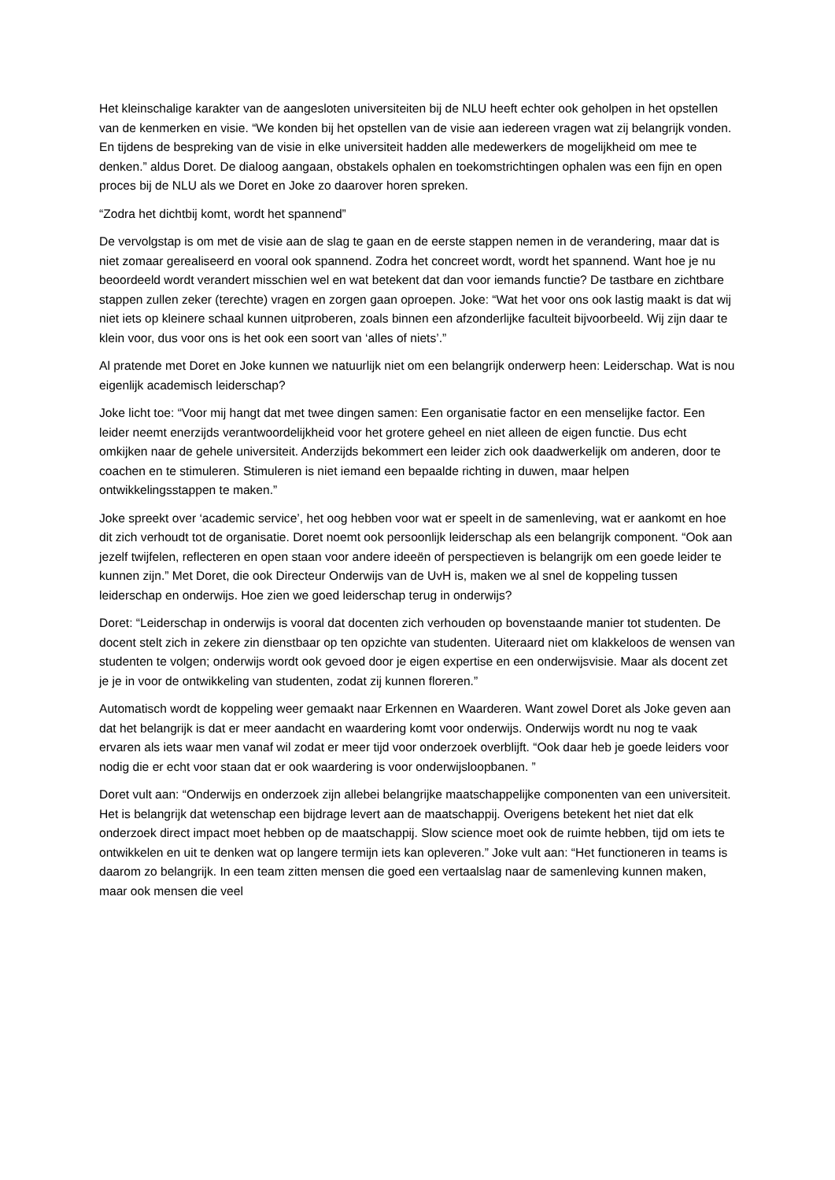Het kleinschalige karakter van de aangesloten universiteiten bij de NLU heeft echter ook geholpen in het opstellen van de kenmerken en visie. “We konden bij het opstellen van de visie aan iedereen vragen wat zij belangrijk vonden. En tijdens de bespreking van de visie in elke universiteit hadden alle medewerkers de mogelijkheid om mee te denken.” aldus Doret. De dialoog aangaan, obstakels ophalen en toekomstrichtingen ophalen was een fijn en open proces bij de NLU als we Doret en Joke zo daarover horen spreken.
“Zodra het dichtbij komt, wordt het spannend”
De vervolgstap is om met de visie aan de slag te gaan en de eerste stappen nemen in de verandering, maar dat is niet zomaar gerealiseerd en vooral ook spannend. Zodra het concreet wordt, wordt het spannend. Want hoe je nu beoordeeld wordt verandert misschien wel en wat betekent dat dan voor iemands functie? De tastbare en zichtbare stappen zullen zeker (terechte) vragen en zorgen gaan oproepen. Joke: “Wat het voor ons ook lastig maakt is dat wij niet iets op kleinere schaal kunnen uitproberen, zoals binnen een afzonderlijke faculteit bijvoorbeeld. Wij zijn daar te klein voor, dus voor ons is het ook een soort van ‘alles of niets’.”
Al pratende met Doret en Joke kunnen we natuurlijk niet om een belangrijk onderwerp heen: Leiderschap. Wat is nou eigenlijk academisch leiderschap?
Joke licht toe: “Voor mij hangt dat met twee dingen samen: Een organisatie factor en een menselijke factor. Een leider neemt enerzijds verantwoordelijkheid voor het grotere geheel en niet alleen de eigen functie. Dus echt omkijken naar de gehele universiteit. Anderzijds bekommert een leider zich ook daadwerkelijk om anderen, door te coachen en te stimuleren. Stimuleren is niet iemand een bepaalde richting in duwen, maar helpen ontwikkelingsstappen te maken.”
Joke spreekt over ‘academic service’, het oog hebben voor wat er speelt in de samenleving, wat er aankomt en hoe dit zich verhoudt tot de organisatie. Doret noemt ook persoonlijk leiderschap als een belangrijk component. “Ook aan jezelf twijfelen, reflecteren en open staan voor andere ideeën of perspectieven is belangrijk om een goede leider te kunnen zijn.” Met Doret, die ook Directeur Onderwijs van de UvH is, maken we al snel de koppeling tussen leiderschap en onderwijs. Hoe zien we goed leiderschap terug in onderwijs?
Doret: “Leiderschap in onderwijs is vooral dat docenten zich verhouden op bovenstaande manier tot studenten. De docent stelt zich in zekere zin dienstbaar op ten opzichte van studenten. Uiteraard niet om klakkeloos de wensen van studenten te volgen; onderwijs wordt ook gevoed door je eigen expertise en een onderwijsvisie. Maar als docent zet je je in voor de ontwikkeling van studenten, zodat zij kunnen floreren.”
Automatisch wordt de koppeling weer gemaakt naar Erkennen en Waarderen. Want zowel Doret als Joke geven aan dat het belangrijk is dat er meer aandacht en waardering komt voor onderwijs. Onderwijs wordt nu nog te vaak ervaren als iets waar men vanaf wil zodat er meer tijd voor onderzoek overblijft. “Ook daar heb je goede leiders voor nodig die er echt voor staan dat er ook waardering is voor onderwijsloopbanen. ”
Doret vult aan: “Onderwijs en onderzoek zijn allebei belangrijke maatschappelijke componenten van een universiteit. Het is belangrijk dat wetenschap een bijdrage levert aan de maatschappij. Overigens betekent het niet dat elk onderzoek direct impact moet hebben op de maatschappij. Slow science moet ook de ruimte hebben, tijd om iets te ontwikkelen en uit te denken wat op langere termijn iets kan opleveren.” Joke vult aan: “Het functioneren in teams is daarom zo belangrijk. In een team zitten mensen die goed een vertaalslag naar de samenleving kunnen maken, maar ook mensen die veel